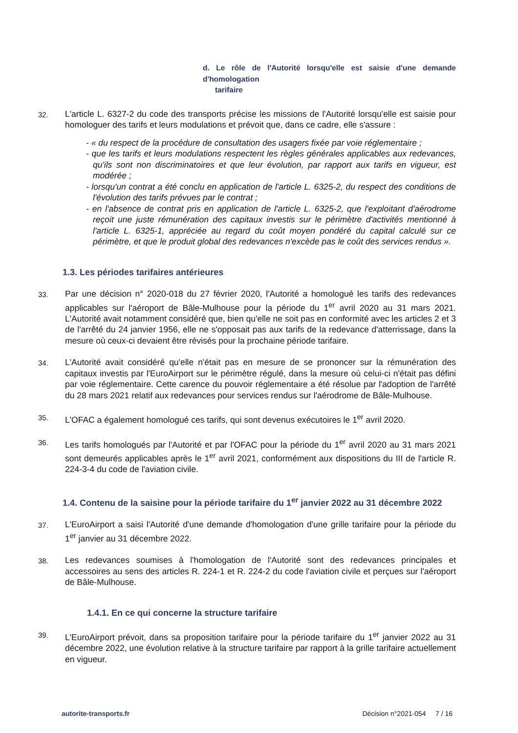d. Le rôle de l'Autorité lorsqu'elle est saisie d'une demande d'homologation
tarifaire
32.
L'article L. 6327-2 du code des transports précise les missions de l'Autorité lorsqu'elle est saisie pour homologuer des tarifs et leurs modulations et prévoit que, dans ce cadre, elle s'assure :
- « du respect de la procédure de consultation des usagers fixée par voie réglementaire ;
- que les tarifs et leurs modulations respectent les règles générales applicables aux redevances, qu'ils sont non discriminatoires et que leur évolution, par rapport aux tarifs en vigueur, est modérée ;
- lorsqu'un contrat a été conclu en application de l'article L. 6325-2, du respect des conditions de l'évolution des tarifs prévues par le contrat ;
- en l'absence de contrat pris en application de l'article L. 6325-2, que l'exploitant d'aérodrome reçoit une juste rémunération des capitaux investis sur le périmètre d'activités mentionné à l'article L. 6325-1, appréciée au regard du coût moyen pondéré du capital calculé sur ce périmètre, et que le produit global des redevances n'excède pas le coût des services rendus ».
1.3. Les périodes tarifaires antérieures
33.
Par une décision n° 2020-018 du 27 février 2020, l'Autorité a homologué les tarifs des redevances applicables sur l'aéroport de Bâle-Mulhouse pour la période du 1<sup>er</sup> avril 2020 au 31 mars 2021. L'Autorité avait notamment considéré que, bien qu'elle ne soit pas en conformité avec les articles 2 et 3 de l'arrêté du 24 janvier 1956, elle ne s'opposait pas aux tarifs de la redevance d'atterrissage, dans la mesure où ceux-ci devaient être révisés pour la prochaine période tarifaire.
34.
L'Autorité avait considéré qu'elle n'était pas en mesure de se prononcer sur la rémunération des capitaux investis par l'EuroAirport sur le périmètre régulé, dans la mesure où celui-ci n'était pas défini par voie réglementaire. Cette carence du pouvoir réglementaire a été résolue par l'adoption de l'arrêté du 28 mars 2021 relatif aux redevances pour services rendus sur l'aérodrome de Bâle-Mulhouse.
35.
L'OFAC a également homologué ces tarifs, qui sont devenus exécutoires le 1<sup>er</sup> avril 2020.
36.
Les tarifs homologués par l'Autorité et par l'OFAC pour la période du 1<sup>er</sup> avril 2020 au 31 mars 2021 sont demeurés applicables après le 1<sup>er</sup> avril 2021, conformément aux dispositions du III de l'article R. 224-3-4 du code de l'aviation civile.
1.4. Contenu de la saisine pour la période tarifaire du 1<sup>er</sup> janvier 2022 au 31 décembre 2022
37.
L'EuroAirport a saisi l'Autorité d'une demande d'homologation d'une grille tarifaire pour la période du 1<sup>er</sup> janvier au 31 décembre 2022.
38.
Les redevances soumises à l'homologation de l'Autorité sont des redevances principales et accessoires au sens des articles R. 224-1 et R. 224-2 du code l'aviation civile et perçues sur l'aéroport de Bâle-Mulhouse.
1.4.1. En ce qui concerne la structure tarifaire
39.
L'EuroAirport prévoit, dans sa proposition tarifaire pour la période tarifaire du 1<sup>er</sup> janvier 2022 au 31 décembre 2022, une évolution relative à la structure tarifaire par rapport à la grille tarifaire actuellement en vigueur.
autorite-transports.fr Décision n°2021-054 7 / 16